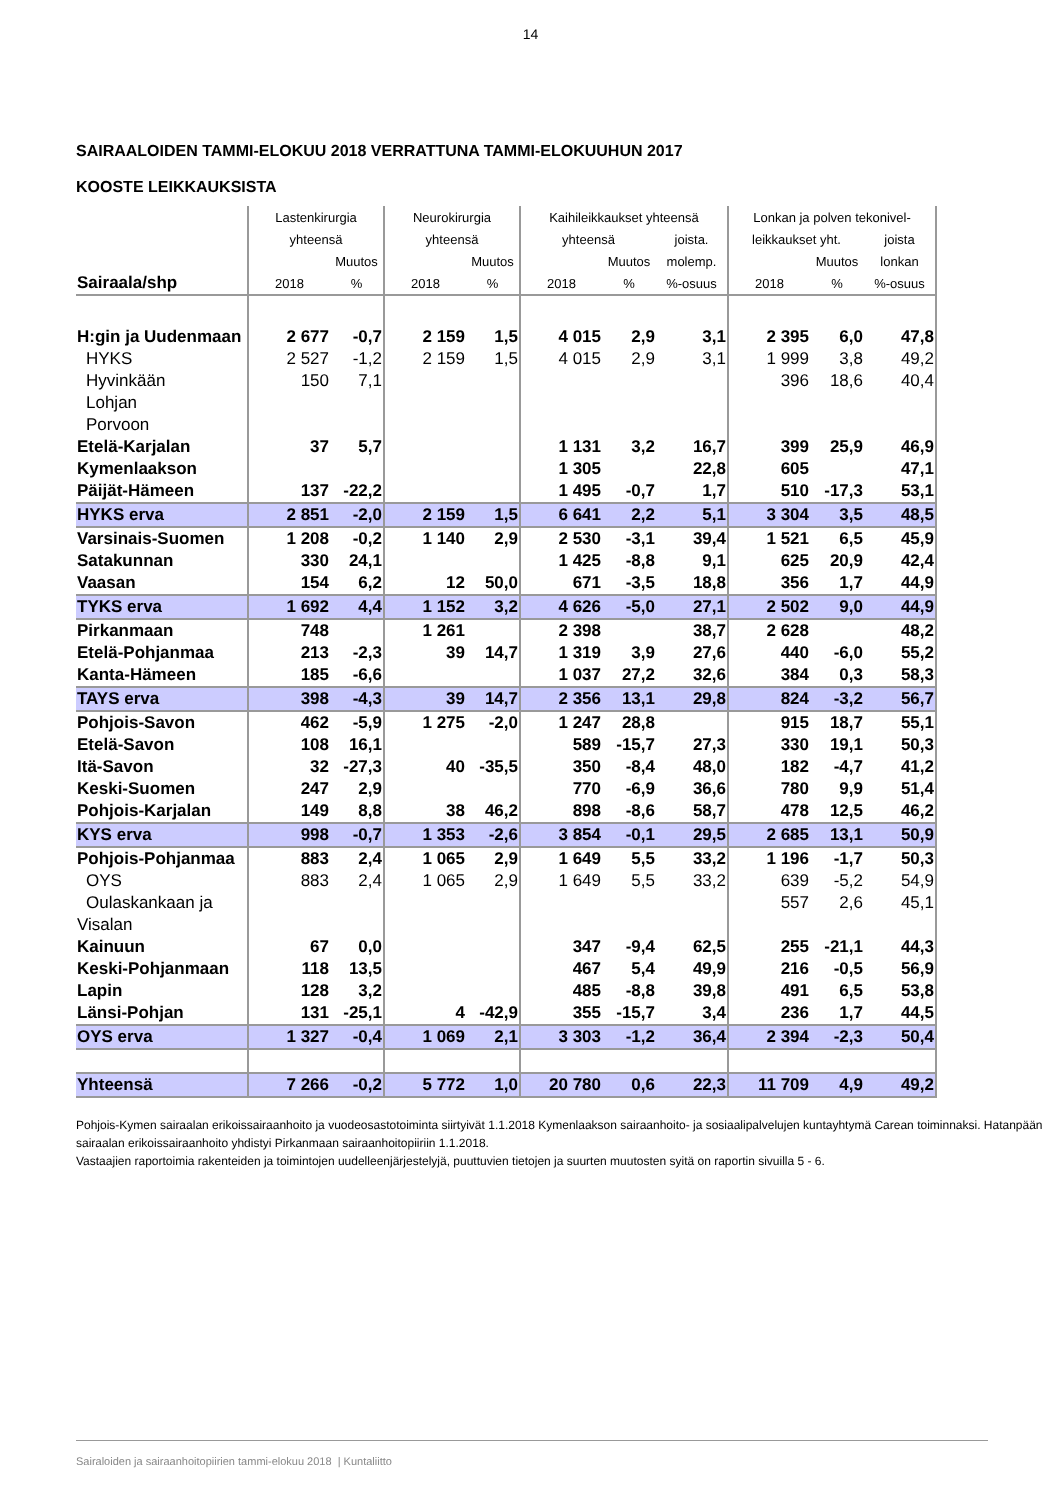14
SAIRAALOIDEN TAMMI-ELOKUU 2018 VERRATTUNA TAMMI-ELOKUUHUN 2017
KOOSTE LEIKKAUKSISTA
| | Lastenkirurgia | | Neurokirurgia | | Kaihileikkaukset yhteensä | | | Lonkan ja polven tekonivel- | | |
| --- | --- | --- | --- | --- | --- | --- | --- | --- | --- | --- |
| | yhteensä | | yhteensä | | yhteensä | | joista. | leikkaukset yht. | | joista |
| | | Muutos | | Muutos | | Muutos | molemp. | | Muutos | lonkan |
| Sairaala/shp | 2018 | % | 2018 | % | 2018 | % | %-osuus | 2018 | % | %-osuus |
| H:gin ja Uudenmaan | 2 677 | -0,7 | 2 159 | 1,5 | 4 015 | 2,9 | 3,1 | 2 395 | 6,0 | 47,8 |
| HYKS | 2 527 | -1,2 | 2 159 | 1,5 | 4 015 | 2,9 | 3,1 | 1 999 | 3,8 | 49,2 |
| Hyvinkään | 150 | 7,1 | | | | | | 396 | 18,6 | 40,4 |
| Lohjan | | | | | | | | | | |
| Porvoon | | | | | | | | | | |
| Etelä-Karjalan | 37 | 5,7 | | | 1 131 | 3,2 | 16,7 | 399 | 25,9 | 46,9 |
| Kymenlaakson | | | | | 1 305 | | 22,8 | 605 | | 47,1 |
| Päijät-Hämeen | 137 | -22,2 | | | 1 495 | -0,7 | 1,7 | 510 | -17,3 | 53,1 |
| HYKS erva | 2 851 | -2,0 | 2 159 | 1,5 | 6 641 | 2,2 | 5,1 | 3 304 | 3,5 | 48,5 |
| Varsinais-Suomen | 1 208 | -0,2 | 1 140 | 2,9 | 2 530 | -3,1 | 39,4 | 1 521 | 6,5 | 45,9 |
| Satakunnan | 330 | 24,1 | | | 1 425 | -8,8 | 9,1 | 625 | 20,9 | 42,4 |
| Vaasan | 154 | 6,2 | 12 | 50,0 | 671 | -3,5 | 18,8 | 356 | 1,7 | 44,9 |
| TYKS erva | 1 692 | 4,4 | 1 152 | 3,2 | 4 626 | -5,0 | 27,1 | 2 502 | 9,0 | 44,9 |
| Pirkanmaan | 748 | | 1 261 | | 2 398 | | 38,7 | 2 628 | | 48,2 |
| Etelä-Pohjanmaa | 213 | -2,3 | 39 | 14,7 | 1 319 | 3,9 | 27,6 | 440 | -6,0 | 55,2 |
| Kanta-Hämeen | 185 | -6,6 | | | 1 037 | 27,2 | 32,6 | 384 | 0,3 | 58,3 |
| TAYS erva | 398 | -4,3 | 39 | 14,7 | 2 356 | 13,1 | 29,8 | 824 | -3,2 | 56,7 |
| Pohjois-Savon | 462 | -5,9 | 1 275 | -2,0 | 1 247 | 28,8 | | 915 | 18,7 | 55,1 |
| Etelä-Savon | 108 | 16,1 | | | 589 | -15,7 | 27,3 | 330 | 19,1 | 50,3 |
| Itä-Savon | 32 | -27,3 | 40 | -35,5 | 350 | -8,4 | 48,0 | 182 | -4,7 | 41,2 |
| Keski-Suomen | 247 | 2,9 | | | 770 | -6,9 | 36,6 | 780 | 9,9 | 51,4 |
| Pohjois-Karjalan | 149 | 8,8 | 38 | 46,2 | 898 | -8,6 | 58,7 | 478 | 12,5 | 46,2 |
| KYS erva | 998 | -0,7 | 1 353 | -2,6 | 3 854 | -0,1 | 29,5 | 2 685 | 13,1 | 50,9 |
| Pohjois-Pohjanmaa | 883 | 2,4 | 1 065 | 2,9 | 1 649 | 5,5 | 33,2 | 1 196 | -1,7 | 50,3 |
| OYS | 883 | 2,4 | 1 065 | 2,9 | 1 649 | 5,5 | 33,2 | 639 | -5,2 | 54,9 |
| Oulaskankaan ja | | | | | | | | 557 | 2,6 | 45,1 |
| Visalan | | | | | | | | | | |
| Kainuun | 67 | 0,0 | | | 347 | -9,4 | 62,5 | 255 | -21,1 | 44,3 |
| Keski-Pohjanmaan | 118 | 13,5 | | | 467 | 5,4 | 49,9 | 216 | -0,5 | 56,9 |
| Lapin | 128 | 3,2 | | | 485 | -8,8 | 39,8 | 491 | 6,5 | 53,8 |
| Länsi-Pohjan | 131 | -25,1 | 4 | -42,9 | 355 | -15,7 | 3,4 | 236 | 1,7 | 44,5 |
| OYS erva | 1 327 | -0,4 | 1 069 | 2,1 | 3 303 | -1,2 | 36,4 | 2 394 | -2,3 | 50,4 |
| Yhteensä | 7 266 | -0,2 | 5 772 | 1,0 | 20 780 | 0,6 | 22,3 | 11 709 | 4,9 | 49,2 |
Pohjois-Kymen sairaalan erikoissairaanhoito ja vuodeosastotoiminta siirtyivät 1.1.2018 Kymenlaakson sairaanhoito- ja sosiaalipalvelujen kuntayhtymä Carean toiminnaksi. Hatanpään sairaalan erikoissairaanhoito yhdistyi Pirkanmaan sairaanhoitopiiriin 1.1.2018.
Vastaajien raportoimia rakenteiden ja toimintojen uudelleenjärjestelyjä, puuttuvien tietojen ja suurten muutosten syitä on raportin sivuilla 5 - 6.
Sairaloiden ja sairaanhoitopiirien tammi-elokuu 2018 | Kuntaliitto